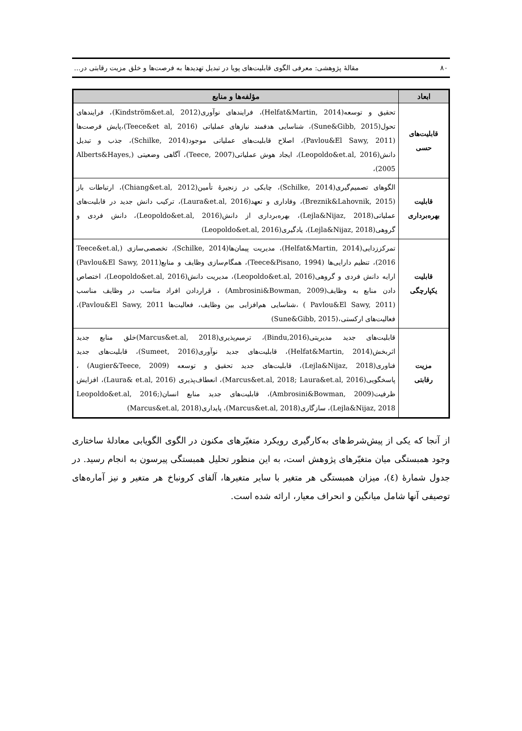۸۰ مقالهٔ پژوهشی: معرفی الگوی قابلیت‌های پویا در تبدیل تهدیدها به فرصت‌ها و خلق مزیت رقابتی در...
| ابعاد | مؤلفه‌ها و منابع |
| --- | --- |
| قابلیت‌های حسی | تحقیق و توسعه(Helfat&Martin, 2014)، فرایندهای نوآوری(Kindström&et.al, 2012)، فرایندهای تحول(Sune&Gibb, 2015)، شناسایی هدفمند نیازهای عملیاتی (Teece&et al, 2016)،پایش فرصت‌ها (Pavlou&El Sawy, 2011)، اصلاح قابلیت‌های عملیاتی موجود(Schilke, 2014)، جذب و تبدیل دانش(Leopoldo&et.al, 2016)، ایجاد هوش عملیاتی(Teece, 2007)، آگاهی وضعیتی (Alberts&Hayes, 2005)، |
| قابلیت بهره‌برداری | الگوهای تصمیم‌گیری(Schilke, 2014)، چابکی در زنجیرهٔ تأمین(Chiang&et.al, 2012)، ارتباطات باز (Breznik&Lahovnik, 2015)، وفاداری و تعهد(Laura&et.al, 2016)، ترکیب دانش جدید در قابلیت‌های عملیاتی(Lejla&Nijaz, 2018)، بهره‌برداری از دانش(Leopoldo&et.al, 2016)، دانش فردی و گروهی(Lejla&Nijaz, 2018)، یادگیری(Leopoldo&et.al, 2016) |
| قابلیت یکپارچگی | تمرکززدایی(Helfat&Martin, 2014)، مدیریت پیمان‌ها(Schilke, 2014)، تخصصی‌سازی (Teece&et.al, 2016)، تنظیم دارایی‌ها (Teece&Pisano, 1994)، همگام‌سازی وظایف و منابع(Pavlou&El Sawy, 2011) ارایه دانش فردی و گروهی(Leopoldo&et.al, 2016)، مدیریت دانش(Leopoldo&et.al, 2016)، اختصاص دادن منابع به وظایف(Ambrosini&Bowman, 2009) ، قراردادن افراد مناسب در وظایف مناسب (Pavlou&El Sawy, 2011 ) ،شناسایی هم‌افزایی بین وظایف، فعالیت‌ها Pavlou&El Sawy, 2011)، فعالیت‌های ارکستی،(Sune&Gibb, 2015) |
| مزیت رقابتی | قابلیت‌های جدید مدیریتی(Bindu,2016)، ترمیم‌پذیری(Marcus&et.al, 2018)خلق منابع جدید اثربخش(Helfat&Martin, 2014)، قابلیت‌های جدید نوآوری(Sumeet, 2016)، قابلیت‌های جدید فناوری(Lejla&Nijaz, 2018)، قابلیت‌های جدید تحقیق و توسعه (Augier&Teece, 2009) ، پاسخگویی(Marcus&et.al, 2018; Laura&et.al, 2016)، انعطاف‌پذیری (Laura& et.al, 2016)، افزایش ظرفیت(Ambrosini&Bowman, 2009)، قابلیت‌های جدید منابع انسان(Leopoldo&et.al, 2016; Lejla&Nijaz, 2018)، سازگاری(Marcus&et.al, 2018)، پایداری(Marcus&et.al, 2018) |
از آنجا که یکی از پیش‌شرط‌های به‌کارگیری رویکرد متغیّرهای مکنون در الگوی الگویابی معادلهٔ ساختاری وجود همبستگی میان متغیّرهای پژوهش است، به این منظور تحلیل همبستگی پیرسون به انجام رسید. در جدول شمارهٔ (٤)، میزان همبستگی هر متغیر با سایر متغیرها، آلفای کرونباخ هر متغیر و نیز آماره‌های توصیفی آنها شامل میانگین و انحراف معیار، ارائه شده است.